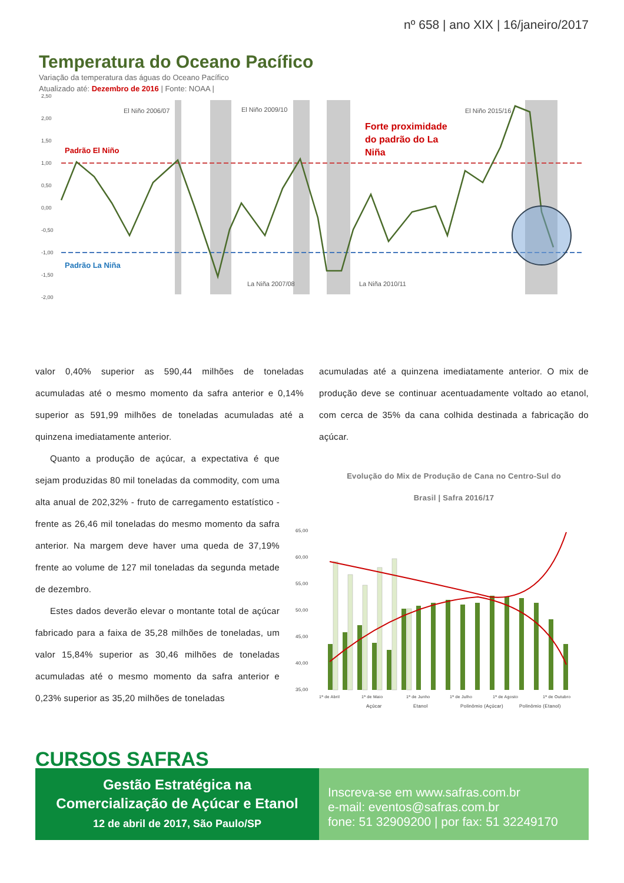nº 658 | ano XIX | 16/janeiro/2017
Temperatura do Oceano Pacífico
Variação da temperatura das águas do Oceano Pacífico
Atualizado até: Dezembro de 2016 | Fonte: NOAA |
2,50
2,00
1,50
1,00
0,50
0,00
-0,50
-1,00
-1,50
-2,00
Padrão El Niño
Padrão La Niña
El Niño 2006/07
El Niño 2009/10
El Niño 2015/16
La Niña 2007/08
La Niña 2010/11
Forte proximidade
do padrão do La
Niña
valor 0,40% superior as 590,44 milhões de toneladas acumuladas até o mesmo momento da safra anterior e 0,14% superior as 591,99 milhões de toneladas acumuladas até a quinzena imediatamente anterior.
Quanto a produção de açúcar, a expectativa é que sejam produzidas 80 mil toneladas da commodity, com uma alta anual de 202,32% - fruto de carregamento estatístico - frente as 26,46 mil toneladas do mesmo momento da safra anterior. Na margem deve haver uma queda de 37,19% frente ao volume de 127 mil toneladas da segunda metade de dezembro.
Estes dados deverão elevar o montante total de açúcar fabricado para a faixa de 35,28 milhões de toneladas, um valor 15,84% superior as 30,46 milhões de toneladas acumuladas até o mesmo momento da safra anterior e 0,23% superior as 35,20 milhões de toneladas
acumuladas até a quinzena imediatamente anterior. O mix de produção deve se continuar acentuadamente voltado ao etanol, com cerca de 35% da cana colhida destinada a fabricação do açúcar.
Evolução do Mix de Produção de Cana no Centro-Sul do
Brasil | Safra 2016/17
65,00
60,00
55,00
50,00
45,00
40,00
35,00
1ª de Abril
1ª de Maio
1ª de Junho
1ª de Julho
1ª de Agosto
1ª de Outubro
Açúcar
Etanol
Polinômio (Açúcar)
Polinômio (Etanol)
CURSOS SAFRAS
Gestão Estratégica na
Comercialização de Açúcar e Etanol
12 de abril de 2017, São Paulo/SP
Inscreva-se em www.safras.com.br
e-mail: eventos@safras.com.br
fone: 51 32909200 | por fax: 51 32249170